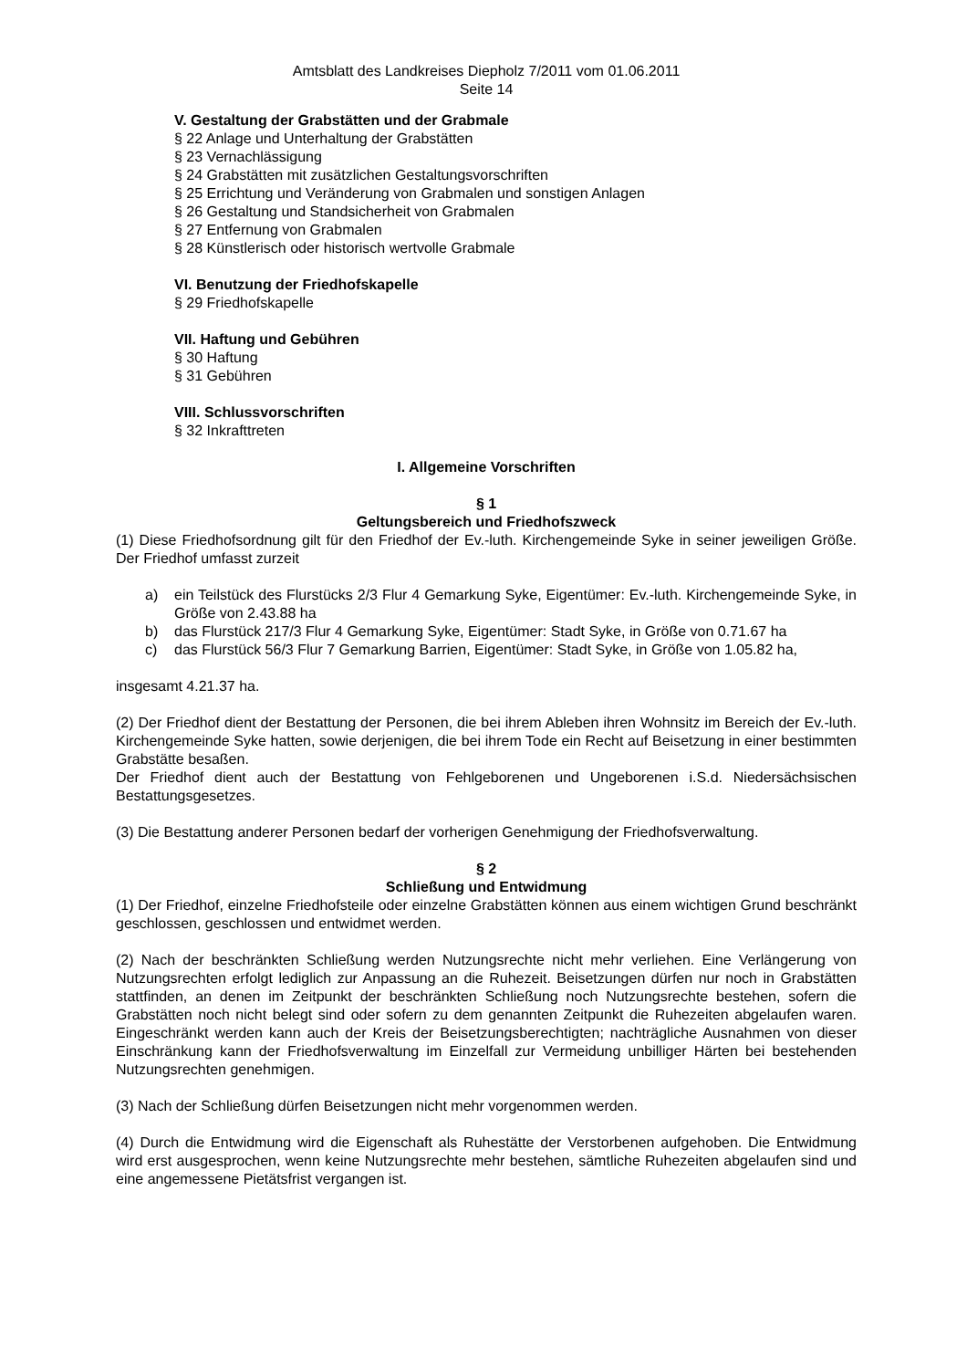Amtsblatt des Landkreises Diepholz 7/2011 vom 01.06.2011
Seite 14
V. Gestaltung der Grabstätten und der Grabmale
§ 22 Anlage und Unterhaltung der Grabstätten
§ 23 Vernachlässigung
§ 24 Grabstätten mit zusätzlichen Gestaltungsvorschriften
§ 25 Errichtung und Veränderung von Grabmalen und sonstigen Anlagen
§ 26 Gestaltung und Standsicherheit von Grabmalen
§ 27 Entfernung von Grabmalen
§ 28 Künstlerisch oder historisch wertvolle Grabmale
VI. Benutzung der Friedhofskapelle
§ 29 Friedhofskapelle
VII. Haftung und Gebühren
§ 30 Haftung
§ 31 Gebühren
VIII. Schlussvorschriften
§ 32 Inkrafttreten
I. Allgemeine Vorschriften
§ 1
Geltungsbereich und Friedhofszweck
(1) Diese Friedhofsordnung gilt für den Friedhof der Ev.-luth. Kirchengemeinde Syke in seiner jeweiligen Größe. Der Friedhof umfasst zurzeit
a) ein Teilstück des Flurstücks 2/3 Flur 4 Gemarkung Syke, Eigentümer: Ev.-luth. Kirchengemeinde Syke, in Größe von 2.43.88 ha
b) das Flurstück 217/3 Flur 4 Gemarkung Syke, Eigentümer: Stadt Syke, in Größe von 0.71.67 ha
c) das Flurstück 56/3 Flur 7 Gemarkung Barrien, Eigentümer: Stadt Syke, in Größe von 1.05.82 ha,
insgesamt 4.21.37 ha.
(2) Der Friedhof dient der Bestattung der Personen, die bei ihrem Ableben ihren Wohnsitz im Bereich der Ev.-luth. Kirchengemeinde Syke hatten, sowie derjenigen, die bei ihrem Tode ein Recht auf Beisetzung in einer bestimmten Grabstätte besaßen.
Der Friedhof dient auch der Bestattung von Fehlgeborenen und Ungeborenen i.S.d. Niedersächsischen Bestattungsgesetzes.
(3) Die Bestattung anderer Personen bedarf der vorherigen Genehmigung der Friedhofsverwaltung.
§ 2
Schließung und Entwidmung
(1) Der Friedhof, einzelne Friedhofsteile oder einzelne Grabstätten können aus einem wichtigen Grund beschränkt geschlossen, geschlossen und entwidmet werden.
(2) Nach der beschränkten Schließung werden Nutzungsrechte nicht mehr verliehen. Eine Verlängerung von Nutzungsrechten erfolgt lediglich zur Anpassung an die Ruhezeit. Beisetzungen dürfen nur noch in Grabstätten stattfinden, an denen im Zeitpunkt der beschränkten Schließung noch Nutzungsrechte bestehen, sofern die Grabstätten noch nicht belegt sind oder sofern zu dem genannten Zeitpunkt die Ruhezeiten abgelaufen waren. Eingeschränkt werden kann auch der Kreis der Beisetzungsberechtigten; nachträgliche Ausnahmen von dieser Einschränkung kann der Friedhofsverwaltung im Einzelfall zur Vermeidung unbilliger Härten bei bestehenden Nutzungsrechten genehmigen.
(3) Nach der Schließung dürfen Beisetzungen nicht mehr vorgenommen werden.
(4) Durch die Entwidmung wird die Eigenschaft als Ruhestätte der Verstorbenen aufgehoben. Die Entwidmung wird erst ausgesprochen, wenn keine Nutzungsrechte mehr bestehen, sämtliche Ruhezeiten abgelaufen sind und eine angemessene Pietätsfrist vergangen ist.